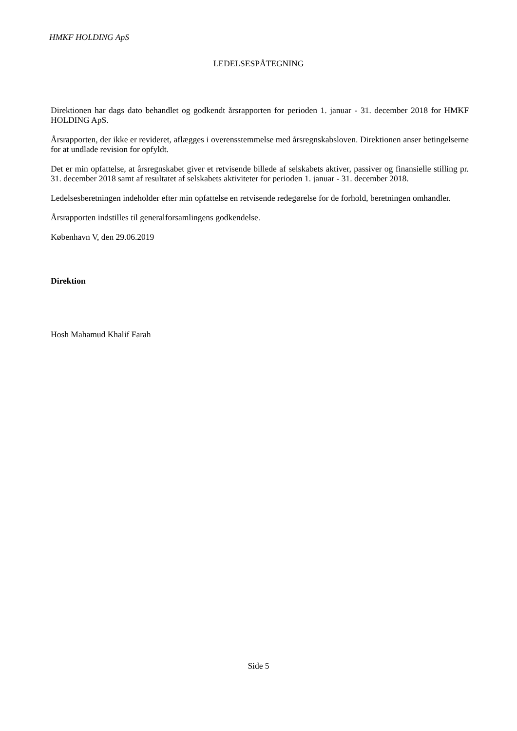HMKF HOLDING ApS
LEDELSESPÅTEGNING
Direktionen har dags dato behandlet og godkendt årsrapporten for perioden 1. januar - 31. december 2018 for HMKF HOLDING ApS.
Årsrapporten, der ikke er revideret, aflægges i overensstemmelse med årsregnskabsloven. Direktionen anser betingelserne for at undlade revision for opfyldt.
Det er min opfattelse, at årsregnskabet giver et retvisende billede af selskabets aktiver, passiver og finansielle stilling pr. 31. december 2018 samt af resultatet af selskabets aktiviteter for perioden 1. januar - 31. december 2018.
Ledelsesberetningen indeholder efter min opfattelse en retvisende redegørelse for de forhold, beretningen omhandler.
Årsrapporten indstilles til generalforsamlingens godkendelse.
København V, den 29.06.2019
Direktion
Hosh Mahamud Khalif Farah
Side 5